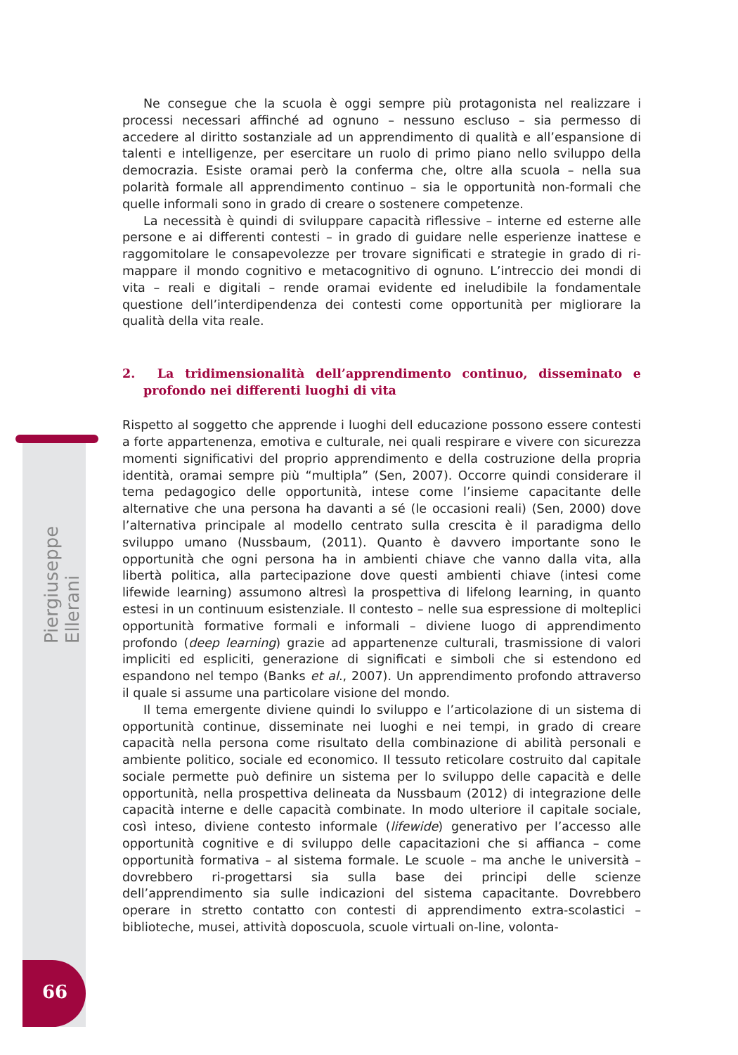Ne consegue che la scuola è oggi sempre più protagonista nel realizzare i processi necessari affinché ad ognuno – nessuno escluso – sia permesso di accedere al diritto sostanziale ad un apprendimento di qualità e all’espansione di talenti e intelligenze, per esercitare un ruolo di primo piano nello sviluppo della democrazia. Esiste oramai però la conferma che, oltre alla scuola – nella sua polarità formale all apprendimento continuo – sia le opportunità non-formali che quelle informali sono in grado di creare o sostenere competenze.
La necessità è quindi di sviluppare capacità riflessive – interne ed esterne alle persone e ai differenti contesti – in grado di guidare nelle esperienze inattese e raggomitolare le consapevolezze per trovare significati e strategie in grado di ri-mappare il mondo cognitivo e metacognitivo di ognuno. L’intreccio dei mondi di vita – reali e digitali – rende oramai evidente ed ineludibile la fondamentale questione dell’interdipendenza dei contesti come opportunità per migliorare la qualità della vita reale.
2. La tridimensionalità dell’apprendimento continuo, disseminato e profondo nei differenti luoghi di vita
Rispetto al soggetto che apprende i luoghi dell educazione possono essere contesti a forte appartenenza, emotiva e culturale, nei quali respirare e vivere con sicurezza momenti significativi del proprio apprendimento e della costruzione della propria identità, oramai sempre più “multipla” (Sen, 2007). Occorre quindi considerare il tema pedagogico delle opportunità, intese come l’insieme capacitante delle alternative che una persona ha davanti a sé (le occasioni reali) (Sen, 2000) dove l’alternativa principale al modello centrato sulla crescita è il paradigma dello sviluppo umano (Nussbaum, (2011). Quanto è davvero importante sono le opportunità che ogni persona ha in ambienti chiave che vanno dalla vita, alla libertà politica, alla partecipazione dove questi ambienti chiave (intesi come lifewide learning) assumono altresì la prospettiva di lifelong learning, in quanto estesi in un continuum esistenziale. Il contesto – nelle sua espressione di molteplici opportunità formative formali e informali – diviene luogo di apprendimento profondo (deep learning) grazie ad appartenenze culturali, trasmissione di valori impliciti ed espliciti, generazione di significati e simboli che si estendono ed espandono nel tempo (Banks et al., 2007). Un apprendimento profondo attraverso il quale si assume una particolare visione del mondo.
Il tema emergente diviene quindi lo sviluppo e l’articolazione di un sistema di opportunità continue, disseminate nei luoghi e nei tempi, in grado di creare capacità nella persona come risultato della combinazione di abilità personali e ambiente politico, sociale ed economico. Il tessuto reticolare costruito dal capitale sociale permette può definire un sistema per lo sviluppo delle capacità e delle opportunità, nella prospettiva delineata da Nussbaum (2012) di integrazione delle capacità interne e delle capacità combinate. In modo ulteriore il capitale sociale, così inteso, diviene contesto informale (lifewide) generativo per l’accesso alle opportunità cognitive e di sviluppo delle capacitazioni che si affianca – come opportunità formativa – al sistema formale. Le scuole – ma anche le università – dovrebbero ri-progettarsi sia sulla base dei principi delle scienze dell’apprendimento sia sulle indicazioni del sistema capacitante. Dovrebbero operare in stretto contatto con contesti di apprendimento extra-scolastici – biblioteche, musei, attività doposcuola, scuole virtuali on-line, volonta-
Piergiuseppe Ellerani
66